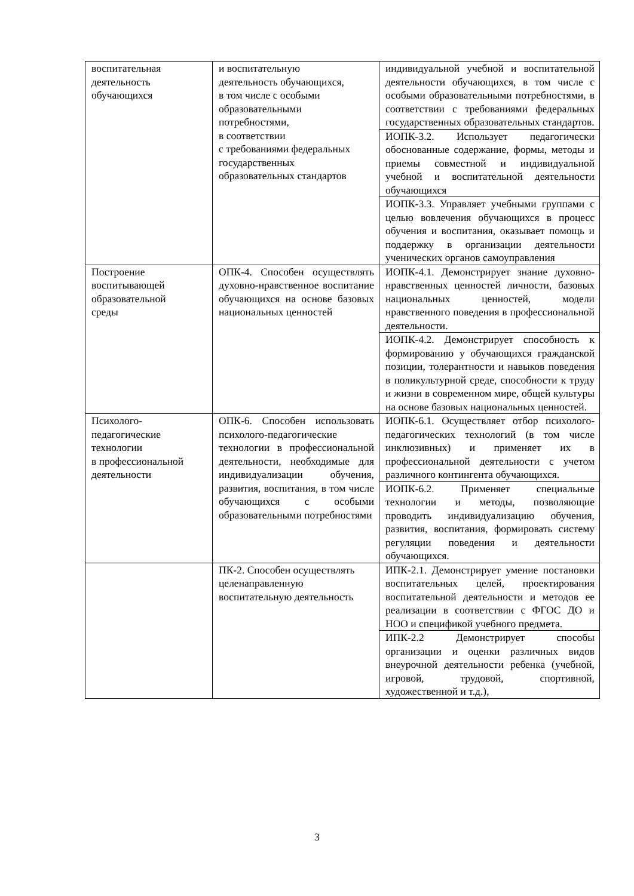| воспитательная деятельность обучающихся | и воспитательную деятельность обучающихся, в том числе с особыми образовательными потребностями, в соответствии с требованиями федеральных государственных образовательных стандартов | индивидуальной учебной и воспитательной деятельности обучающихся, в том числе с особыми образовательными потребностями, в соответствии с требованиями федеральных государственных образовательных стандартов. |
| | | ИОПК-3.2. Использует педагогически обоснованные содержание, формы, методы и приемы совместной и индивидуальной учебной и воспитательной деятельности обучающихся |
| | | ИОПК-3.3. Управляет учебными группами с целью вовлечения обучающихся в процесс обучения и воспитания, оказывает помощь и поддержку в организации деятельности ученических органов самоуправления |
| Построение воспитывающей образовательной среды | ОПК-4. Способен осуществлять духовно-нравственное воспитание обучающихся на основе базовых национальных ценностей | ИОПК-4.1. Демонстрирует знание духовно-нравственных ценностей личности, базовых национальных ценностей, модели нравственного поведения в профессиональной деятельности. |
| | | ИОПК-4.2. Демонстрирует способность к формированию у обучающихся гражданской позиции, толерантности и навыков поведения в поликультурной среде, способности к труду и жизни в современном мире, общей культуры на основе базовых национальных ценностей. |
| Психолого- педагогические технологии в профессиональной деятельности | ОПК-6. Способен использовать психолого-педагогические технологии в профессиональной деятельности, необходимые для индивидуализации обучения, развития, воспитания, в том числе обучающихся с особыми образовательными потребностями | ИОПК-6.1. Осуществляет отбор психолого-педагогических технологий (в том числе инклюзивных) и применяет их в профессиональной деятельности с учетом различного контингента обучающихся. |
| | | ИОПК-6.2. Применяет специальные технологии и методы, позволяющие проводить индивидуализацию обучения, развития, воспитания, формировать систему регуляции поведения и деятельности обучающихся. |
| | ПК-2. Способен осуществлять целенаправленную воспитательную деятельность | ИПК-2.1. Демонстрирует умение постановки воспитательных целей, проектирования воспитательной деятельности и методов ее реализации в соответствии с ФГОС ДО и НОО и спецификой учебного предмета. |
| | | ИПК-2.2 Демонстрирует способы организации и оценки различных видов внеурочной деятельности ребенка (учебной, игровой, трудовой, спортивной, художественной и т.д.), |
3